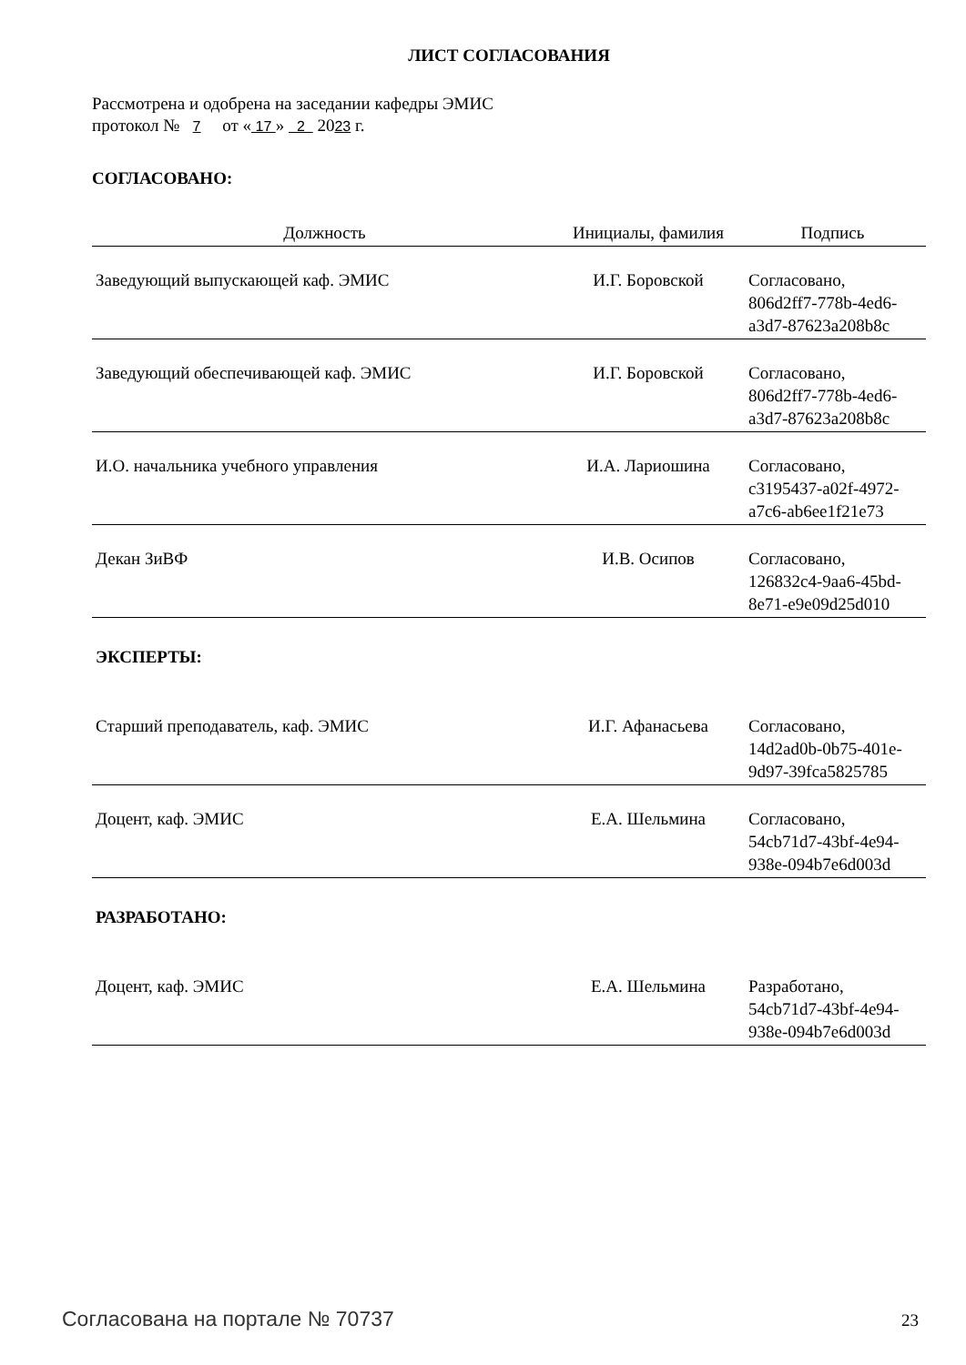ЛИСТ СОГЛАСОВАНИЯ
Рассмотрена и одобрена на заседании кафедры ЭМИС
протокол № 7 от « 17 » 2 2023 г.
СОГЛАСОВАНО:
| Должность | Инициалы, фамилия | Подпись |
| --- | --- | --- |
| Заведующий выпускающей каф. ЭМИС | И.Г. Боровской | Согласовано, 806d2ff7-778b-4ed6- a3d7-87623a208b8c |
| Заведующий обеспечивающей каф. ЭМИС | И.Г. Боровской | Согласовано, 806d2ff7-778b-4ed6- a3d7-87623a208b8c |
| И.О. начальника учебного управления | И.А. Лариошина | Согласовано, c3195437-a02f-4972- a7c6-ab6ee1f21e73 |
| Декан ЗиВФ | И.В. Осипов | Согласовано, 126832c4-9aa6-45bd- 8e71-e9e09d25d010 |
ЭКСПЕРТЫ:
| Старший преподаватель, каф. ЭМИС | И.Г. Афанасьева | Согласовано, 14d2ad0b-0b75-401e- 9d97-39fca5825785 |
| Доцент, каф. ЭМИС | Е.А. Шельмина | Согласовано, 54cb71d7-43bf-4e94- 938e-094b7e6d003d |
РАЗРАБОТАНО:
| Доцент, каф. ЭМИС | Е.А. Шельмина | Разработано, 54cb71d7-43bf-4e94- 938e-094b7e6d003d |
Согласована на портале № 70737 23